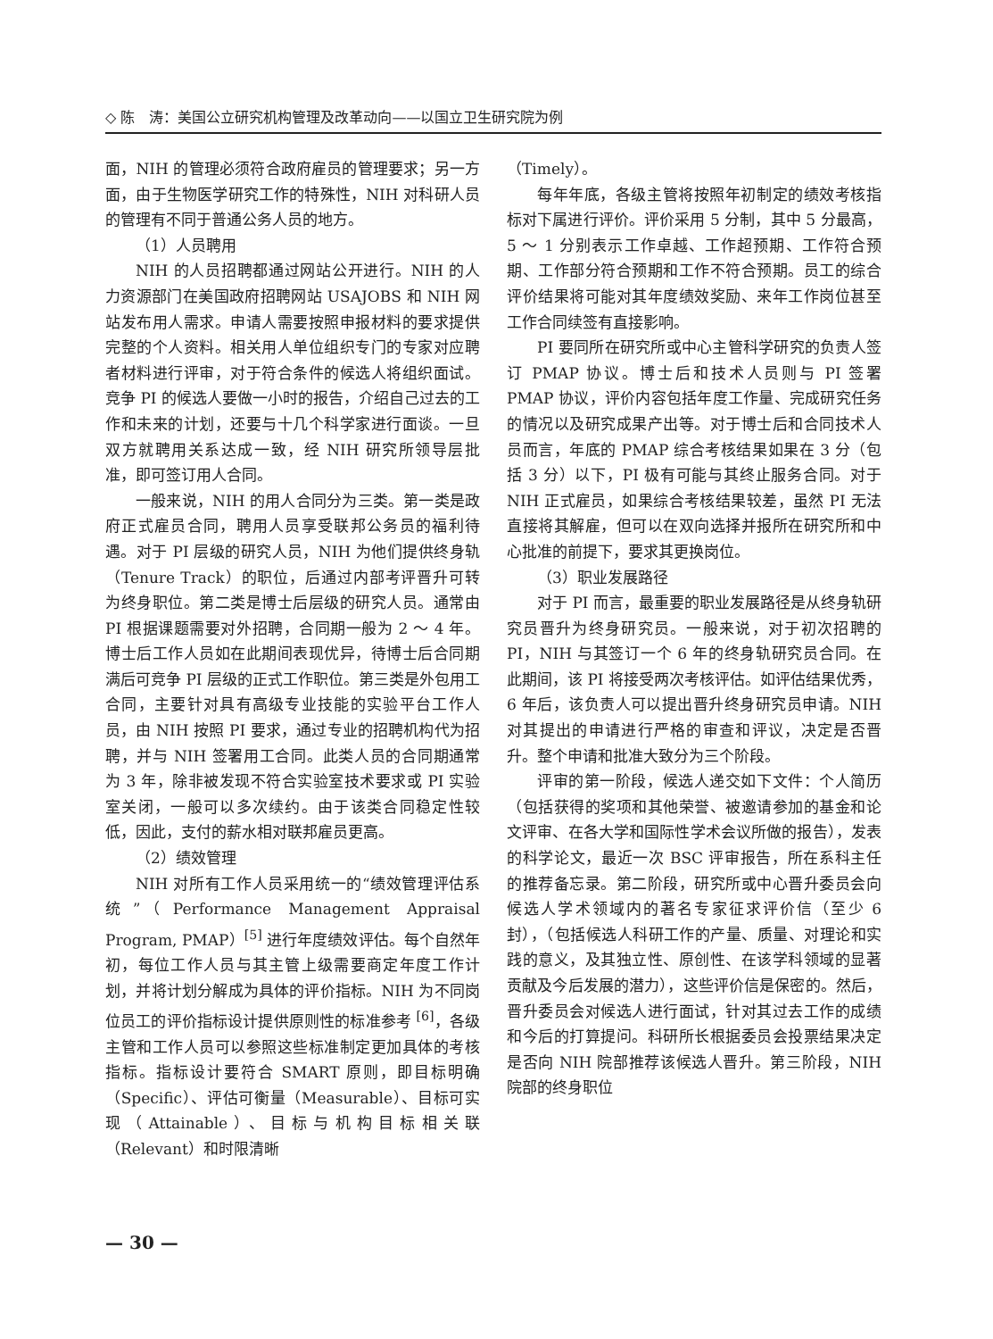◇ 陈　涛：美国公立研究机构管理及改革动向——以国立卫生研究院为例
面，NIH 的管理必须符合政府雇员的管理要求；另一方面，由于生物医学研究工作的特殊性，NIH 对科研人员的管理有不同于普通公务人员的地方。
（1）人员聘用
NIH 的人员招聘都通过网站公开进行。NIH 的人力资源部门在美国政府招聘网站 USAJOBS 和 NIH 网站发布用人需求。申请人需要按照申报材料的要求提供完整的个人资料。相关用人单位组织专门的专家对应聘者材料进行评审，对于符合条件的候选人将组织面试。竞争 PI 的候选人要做一小时的报告，介绍自己过去的工作和未来的计划，还要与十几个科学家进行面谈。一旦双方就聘用关系达成一致，经 NIH 研究所领导层批准，即可签订用人合同。
一般来说，NIH 的用人合同分为三类。第一类是政府正式雇员合同，聘用人员享受联邦公务员的福利待遇。对于 PI 层级的研究人员，NIH 为他们提供终身轨（Tenure Track）的职位，后通过内部考评晋升可转为终身职位。第二类是博士后层级的研究人员。通常由 PI 根据课题需要对外招聘，合同期一般为 2 ～ 4 年。博士后工作人员如在此期间表现优异，待博士后合同期满后可竞争 PI 层级的正式工作职位。第三类是外包用工合同，主要针对具有高级专业技能的实验平台工作人员，由 NIH 按照 PI 要求，通过专业的招聘机构代为招聘，并与 NIH 签署用工合同。此类人员的合同期通常为 3 年，除非被发现不符合实验室技术要求或 PI 实验室关闭，一般可以多次续约。由于该类合同稳定性较低，因此，支付的薪水相对联邦雇员更高。
（2）绩效管理
NIH 对所有工作人员采用统一的“绩效管理评估系统”（Performance Management Appraisal Program, PMAP）<sup>[5]</sup> 进行年度绩效评估。每个自然年初，每位工作人员与其主管上级需要商定年度工作计划，并将计划分解成为具体的评价指标。NIH 为不同岗位员工的评价指标设计提供原则性的标准参考 <sup>[6]</sup>，各级主管和工作人员可以参照这些标准制定更加具体的考核指标。指标设计要符合 SMART 原则，即目标明确（Specific）、评估可衡量（Measurable）、目标可实现（Attainable）、目标与机构目标相关联（Relevant）和时限清晰
（Timely）。
每年年底，各级主管将按照年初制定的绩效考核指标对下属进行评价。评价采用 5 分制，其中 5 分最高，5 ～ 1 分别表示工作卓越、工作超预期、工作符合预期、工作部分符合预期和工作不符合预期。员工的综合评价结果将可能对其年度绩效奖励、来年工作岗位甚至工作合同续签有直接影响。
PI 要同所在研究所或中心主管科学研究的负责人签订 PMAP 协议。博士后和技术人员则与 PI 签署 PMAP 协议，评价内容包括年度工作量、完成研究任务的情况以及研究成果产出等。对于博士后和合同技术人员而言，年底的 PMAP 综合考核结果如果在 3 分（包括 3 分）以下，PI 极有可能与其终止服务合同。对于 NIH 正式雇员，如果综合考核结果较差，虽然 PI 无法直接将其解雇，但可以在双向选择并报所在研究所和中心批准的前提下，要求其更换岗位。
（3）职业发展路径
对于 PI 而言，最重要的职业发展路径是从终身轨研究员晋升为终身研究员。一般来说，对于初次招聘的 PI，NIH 与其签订一个 6 年的终身轨研究员合同。在此期间，该 PI 将接受两次考核评估。如评估结果优秀，6 年后，该负责人可以提出晋升终身研究员申请。NIH 对其提出的申请进行严格的审查和评议，决定是否晋升。整个申请和批准大致分为三个阶段。
评审的第一阶段，候选人递交如下文件：个人简历（包括获得的奖项和其他荣誉、被邀请参加的基金和论文评审、在各大学和国际性学术会议所做的报告），发表的科学论文，最近一次 BSC 评审报告，所在系科主任的推荐备忘录。第二阶段，研究所或中心晋升委员会向候选人学术领域内的著名专家征求评价信（至少 6 封），（包括候选人科研工作的产量、质量、对理论和实践的意义，及其独立性、原创性、在该学科领域的显著贡献及今后发展的潜力），这些评价信是保密的。然后，晋升委员会对候选人进行面试，针对其过去工作的成绩和今后的打算提问。科研所长根据委员会投票结果决定是否向 NIH 院部推荐该候选人晋升。第三阶段，NIH 院部的终身职位
— 30 —